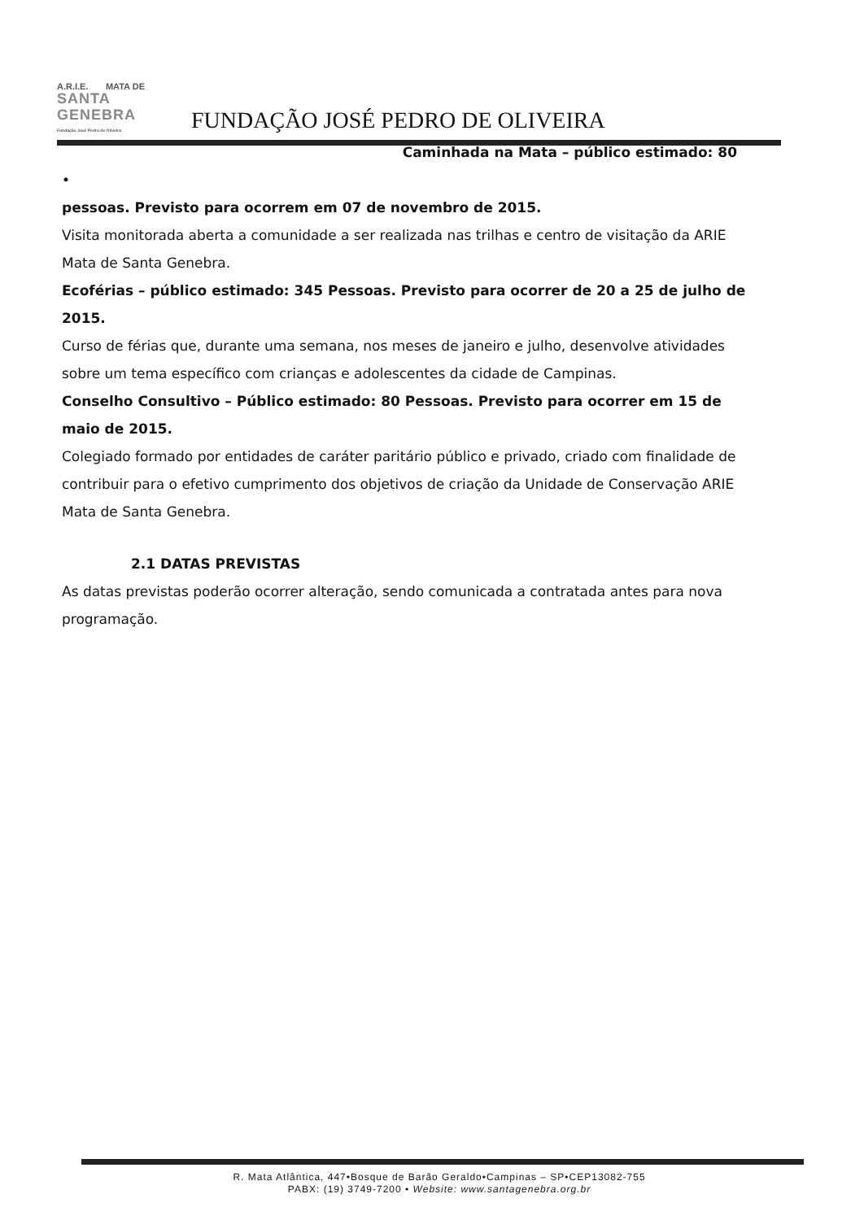A.R.I.E. MATA DE
SANTA GENEBRA
Fundação José Pedro de Oliveira
FUNDAÇÃO JOSÉ PEDRO DE OLIVEIRA
Caminhada na Mata – público estimado: 80
•
pessoas. Previsto para ocorrem em 07 de novembro de 2015.
Visita monitorada aberta a comunidade a ser realizada nas trilhas e centro de visitação da ARIE Mata de Santa Genebra.
Ecoférias – público estimado: 345 Pessoas. Previsto para ocorrer de 20 a 25 de julho de 2015.
Curso de férias que, durante uma semana, nos meses de janeiro e julho, desenvolve atividades sobre um tema específico com crianças e adolescentes da cidade de Campinas.
Conselho Consultivo – Público estimado: 80 Pessoas. Previsto para ocorrer em 15 de maio de 2015.
Colegiado formado por entidades de caráter paritário público e privado, criado com finalidade de contribuir para o efetivo cumprimento dos objetivos de criação da Unidade de Conservação ARIE Mata de Santa Genebra.
2.1 DATAS PREVISTAS
As datas previstas poderão ocorrer alteração, sendo comunicada a contratada antes para nova programação.
R. Mata Atlântica, 447•Bosque de Barão Geraldo•Campinas – SP•CEP13082-755
PABX: (19) 3749-7200 • Website: www.santagenebra.org.br